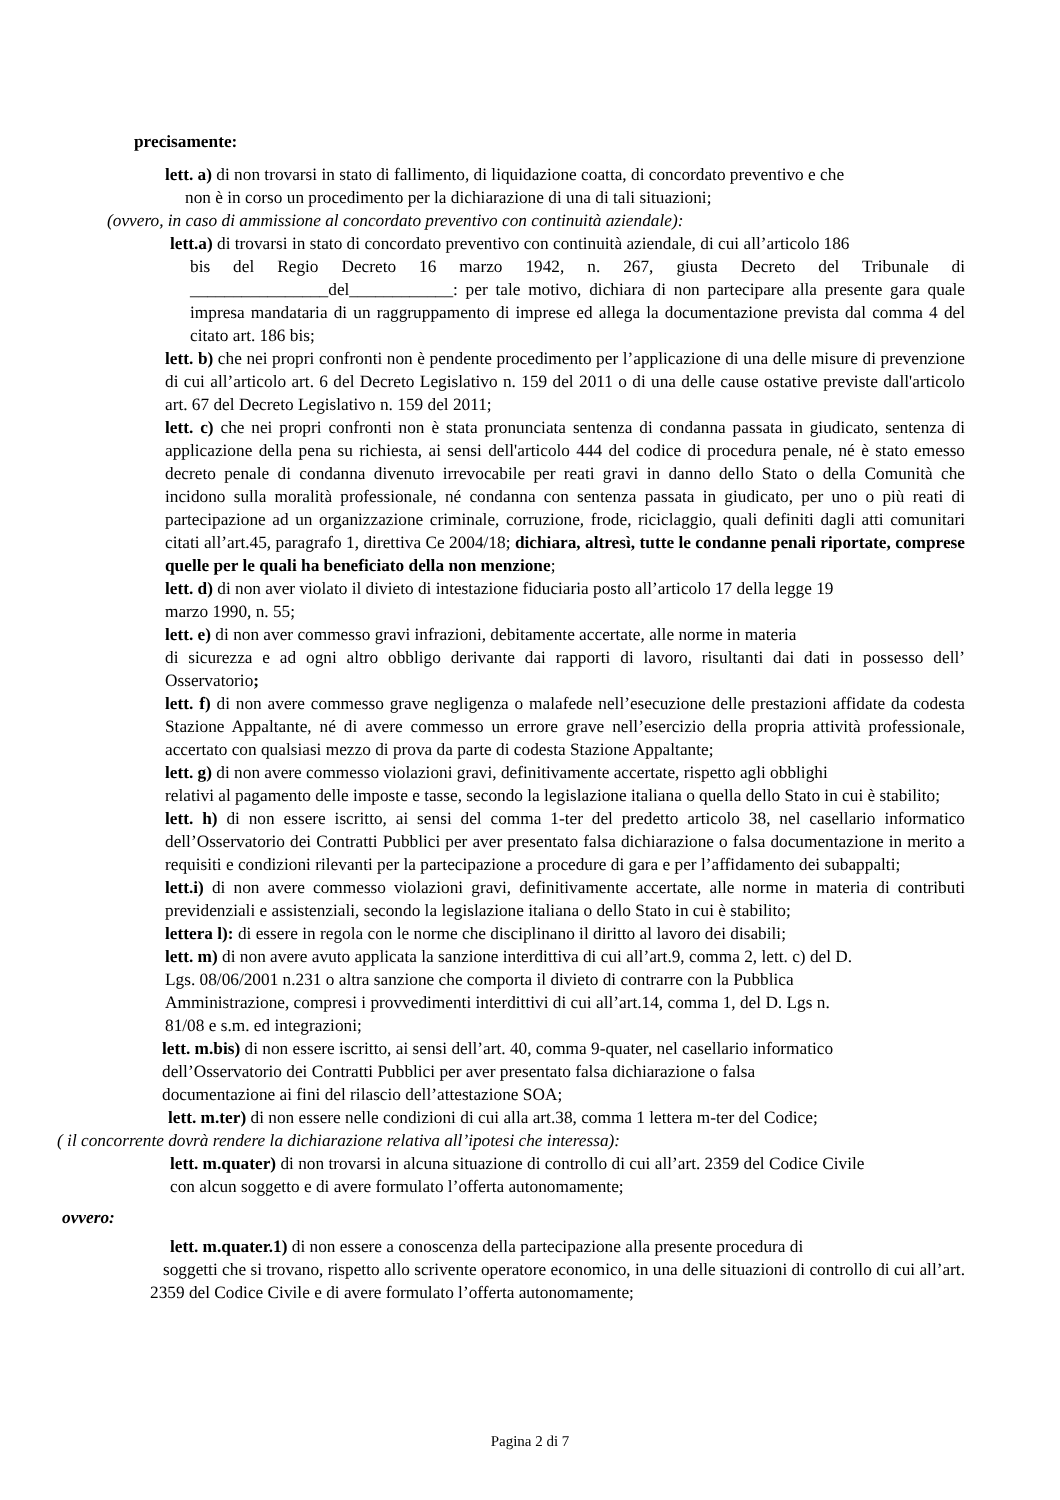precisamente:
lett. a) di non trovarsi in stato di fallimento, di liquidazione coatta, di concordato preventivo e che
non è in corso un procedimento per la dichiarazione di una di tali situazioni;
(ovvero, in caso di ammissione al concordato preventivo con continuità aziendale):
lett.a) di trovarsi in stato di concordato preventivo con continuità aziendale, di cui all’articolo 186
bis del Regio Decreto 16 marzo 1942, n. 267, giusta Decreto del Tribunale di ________________del____________: per tale motivo, dichiara di non partecipare alla presente gara quale impresa mandataria di un raggruppamento di imprese ed allega la documentazione prevista dal comma 4 del citato art. 186 bis;
lett. b) che nei propri confronti non è pendente procedimento per l’applicazione di una delle misure di prevenzione di cui all’articolo art. 6 del Decreto Legislativo n. 159 del 2011 o di una delle cause ostative previste dall'articolo art. 67 del Decreto Legislativo n. 159 del 2011;
lett. c) che nei propri confronti non è stata pronunciata sentenza di condanna passata in giudicato, sentenza di applicazione della pena su richiesta, ai sensi dell'articolo 444 del codice di procedura penale, né è stato emesso decreto penale di condanna divenuto irrevocabile per reati gravi in danno dello Stato o della Comunità che incidono sulla moralità professionale, né condanna con sentenza passata in giudicato, per uno o più reati di partecipazione ad un organizzazione criminale, corruzione, frode, riciclaggio, quali definiti dagli atti comunitari citati all’art.45, paragrafo 1, direttiva Ce 2004/18; dichiara, altresì, tutte le condanne penali riportate, comprese quelle per le quali ha beneficiato della non menzione;
lett. d) di non aver violato il divieto di intestazione fiduciaria posto all’articolo 17 della legge 19
marzo 1990, n. 55;
lett. e) di non aver commesso gravi infrazioni, debitamente accertate, alle norme in materia
di sicurezza e ad ogni altro obbligo derivante dai rapporti di lavoro, risultanti dai dati in possesso dell’ Osservatorio;
lett. f) di non avere commesso grave negligenza o malafede nell’esecuzione delle prestazioni affidate da codesta Stazione Appaltante, né di avere commesso un errore grave nell’esercizio della propria attività professionale, accertato con qualsiasi mezzo di prova da parte di codesta Stazione Appaltante;
lett. g) di non avere commesso violazioni gravi, definitivamente accertate, rispetto agli obblighi
relativi al pagamento delle imposte e tasse, secondo la legislazione italiana o quella dello Stato in cui è stabilito;
lett. h) di non essere iscritto, ai sensi del comma 1-ter del predetto articolo 38, nel casellario informatico dell’Osservatorio dei Contratti Pubblici per aver presentato falsa dichiarazione o falsa documentazione in merito a requisiti e condizioni rilevanti per la partecipazione a procedure di gara e per l’affidamento dei subappalti;
lett.i) di non avere commesso violazioni gravi, definitivamente accertate, alle norme in materia di contributi previdenziali e assistenziali, secondo la legislazione italiana o dello Stato in cui è stabilito;
lettera l): di essere in regola con le norme che disciplinano il diritto al lavoro dei disabili;
lett. m) di non avere avuto applicata la sanzione interdittiva di cui all’art.9, comma 2, lett. c) del D.
Lgs. 08/06/2001 n.231 o altra sanzione che comporta il divieto di contrarre con la Pubblica
Amministrazione, compresi i provvedimenti interdittivi di cui all’art.14, comma 1, del D. Lgs n.
81/08 e s.m. ed integrazioni;
lett. m.bis) di non essere iscritto, ai sensi dell’art. 40, comma 9-quater, nel casellario informatico
dell’Osservatorio dei Contratti Pubblici per aver presentato falsa dichiarazione o falsa
documentazione ai fini del rilascio dell’attestazione SOA;
lett. m.ter) di non essere nelle condizioni di cui alla art.38, comma 1 lettera m-ter del Codice;
( il concorrente dovrà rendere la dichiarazione relativa all’ipotesi che interessa):
lett. m.quater) di non trovarsi in alcuna situazione di controllo di cui all’art. 2359 del Codice Civile
con alcun soggetto e di avere formulato l’offerta autonomamente;
ovvero:
lett. m.quater.1) di non essere a conoscenza della partecipazione alla presente procedura di
soggetti che si trovano, rispetto allo scrivente operatore economico, in una delle situazioni di controllo di cui all’art. 2359 del Codice Civile e di avere formulato l’offerta autonomamente;
Pagina 2 di 7